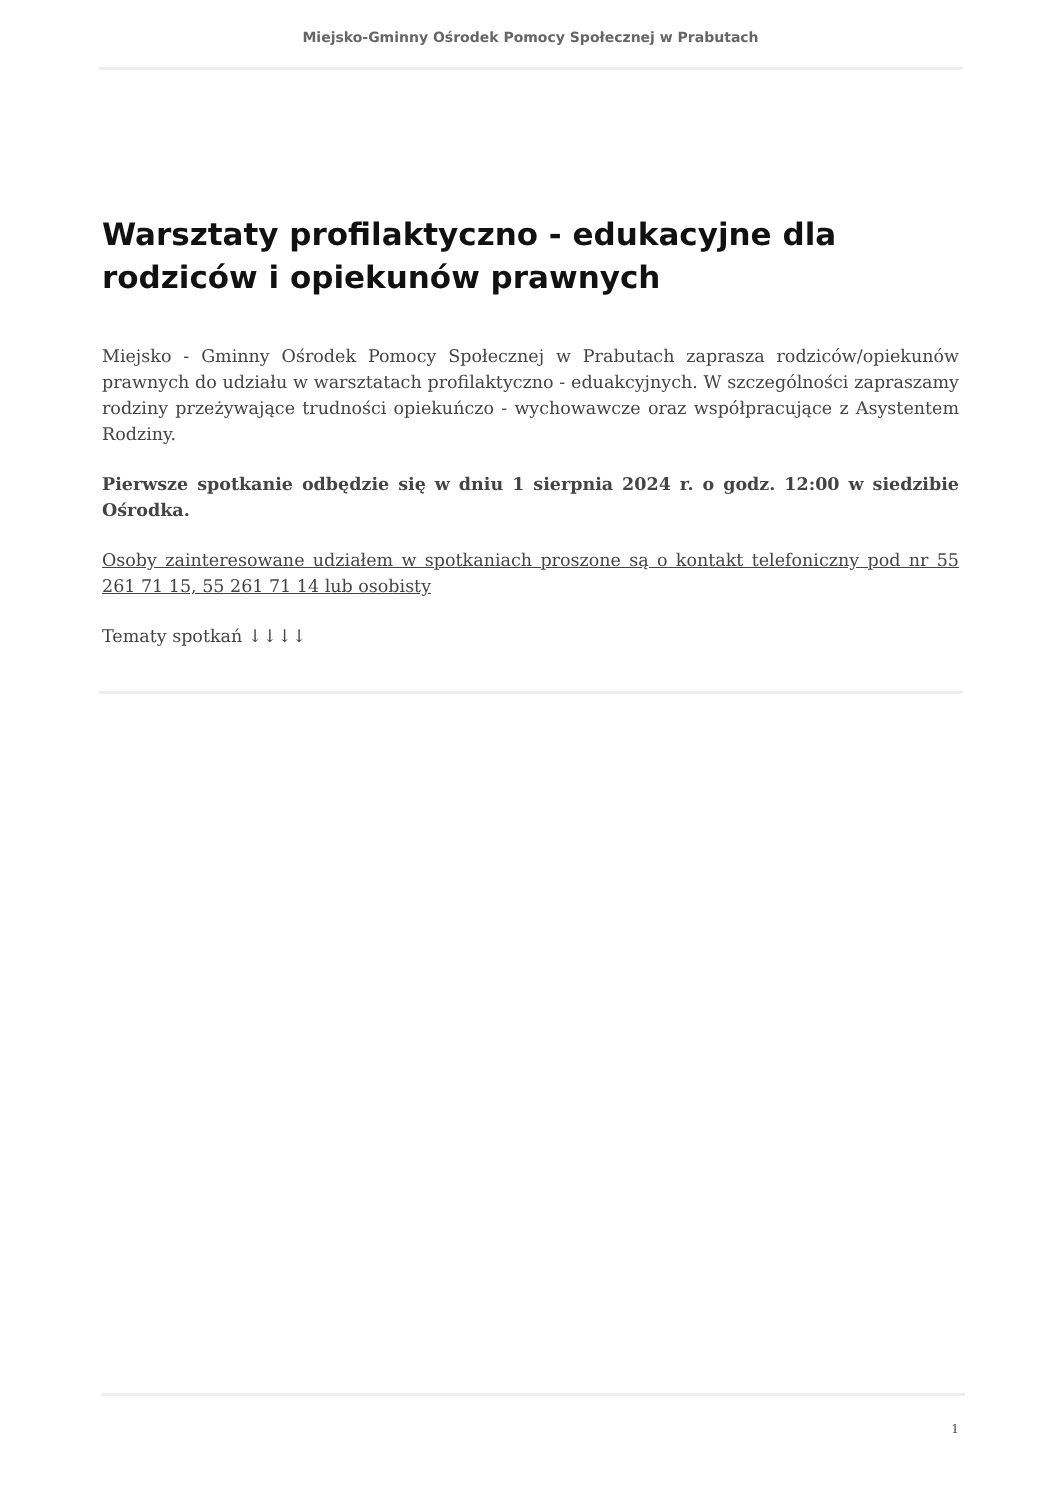Miejsko-Gminny Ośrodek Pomocy Społecznej w Prabutach
Warsztaty profilaktyczno - edukacyjne dla rodziców i opiekunów prawnych
Miejsko - Gminny Ośrodek Pomocy Społecznej w Prabutach zaprasza rodziców/opiekunów prawnych do udziału w warsztatach profilaktyczno - eduakcyjnych. W szczególności zapraszamy rodziny przeżywające trudności opiekuńczo - wychowawcze oraz współpracujące z Asystentem Rodziny.
Pierwsze spotkanie odbędzie się w dniu 1 sierpnia 2024 r. o godz. 12:00 w siedzibie Ośrodka.
Osoby zainteresowane udziałem w spotkaniach proszone są o kontakt telefoniczny pod nr 55 261 71 15, 55 261 71 14 lub osobisty
Tematy spotkań ↓↓↓↓
1